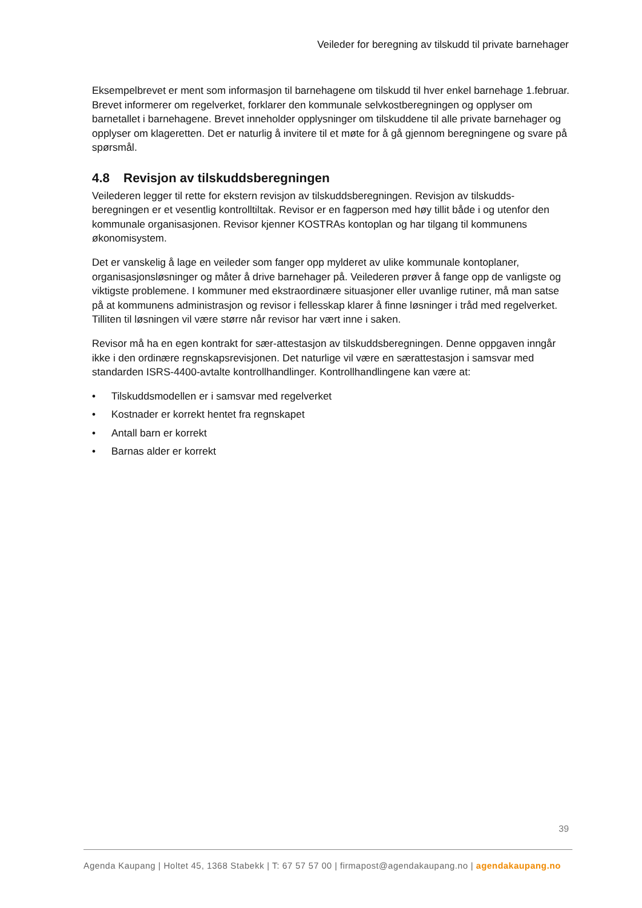Veileder for beregning av tilskudd til private barnehager
Eksempelbrevet er ment som informasjon til barnehagene om tilskudd til hver enkel barnehage 1.februar. Brevet informerer om regelverket, forklarer den kommunale selvkostberegningen og opplyser om barnetallet i barnehagene. Brevet inneholder opplysninger om tilskuddene til alle private barnehager og opplyser om klageretten. Det er naturlig å invitere til et møte for å gå gjennom beregningene og svare på spørsmål.
4.8 Revisjon av tilskuddsberegningen
Veilederen legger til rette for ekstern revisjon av tilskuddsberegningen. Revisjon av tilskudds-beregningen er et vesentlig kontrolltiltak. Revisor er en fagperson med høy tillit både i og utenfor den kommunale organisasjonen. Revisor kjenner KOSTRAs kontoplan og har tilgang til kommunens økonomisystem.
Det er vanskelig å lage en veileder som fanger opp mylderet av ulike kommunale kontoplaner, organisasjonsløsninger og måter å drive barnehager på. Veilederen prøver å fange opp de vanligste og viktigste problemene. I kommuner med ekstraordinære situasjoner eller uvanlige rutiner, må man satse på at kommunens administrasjon og revisor i fellesskap klarer å finne løsninger i tråd med regelverket. Tilliten til løsningen vil være større når revisor har vært inne i saken.
Revisor må ha en egen kontrakt for sær-attestasjon av tilskuddsberegningen. Denne oppgaven inngår ikke i den ordinære regnskapsrevisjonen. Det naturlige vil være en særattestasjon i samsvar med standarden ISRS-4400-avtalte kontrollhandlinger. Kontrollhandlingene kan være at:
• Tilskuddsmodellen er i samsvar med regelverket
• Kostnader er korrekt hentet fra regnskapet
• Antall barn er korrekt
• Barnas alder er korrekt
39
Agenda Kaupang | Holtet 45, 1368 Stabekk | T: 67 57 57 00 | firmapost@agendakaupang.no | agendakaupang.no